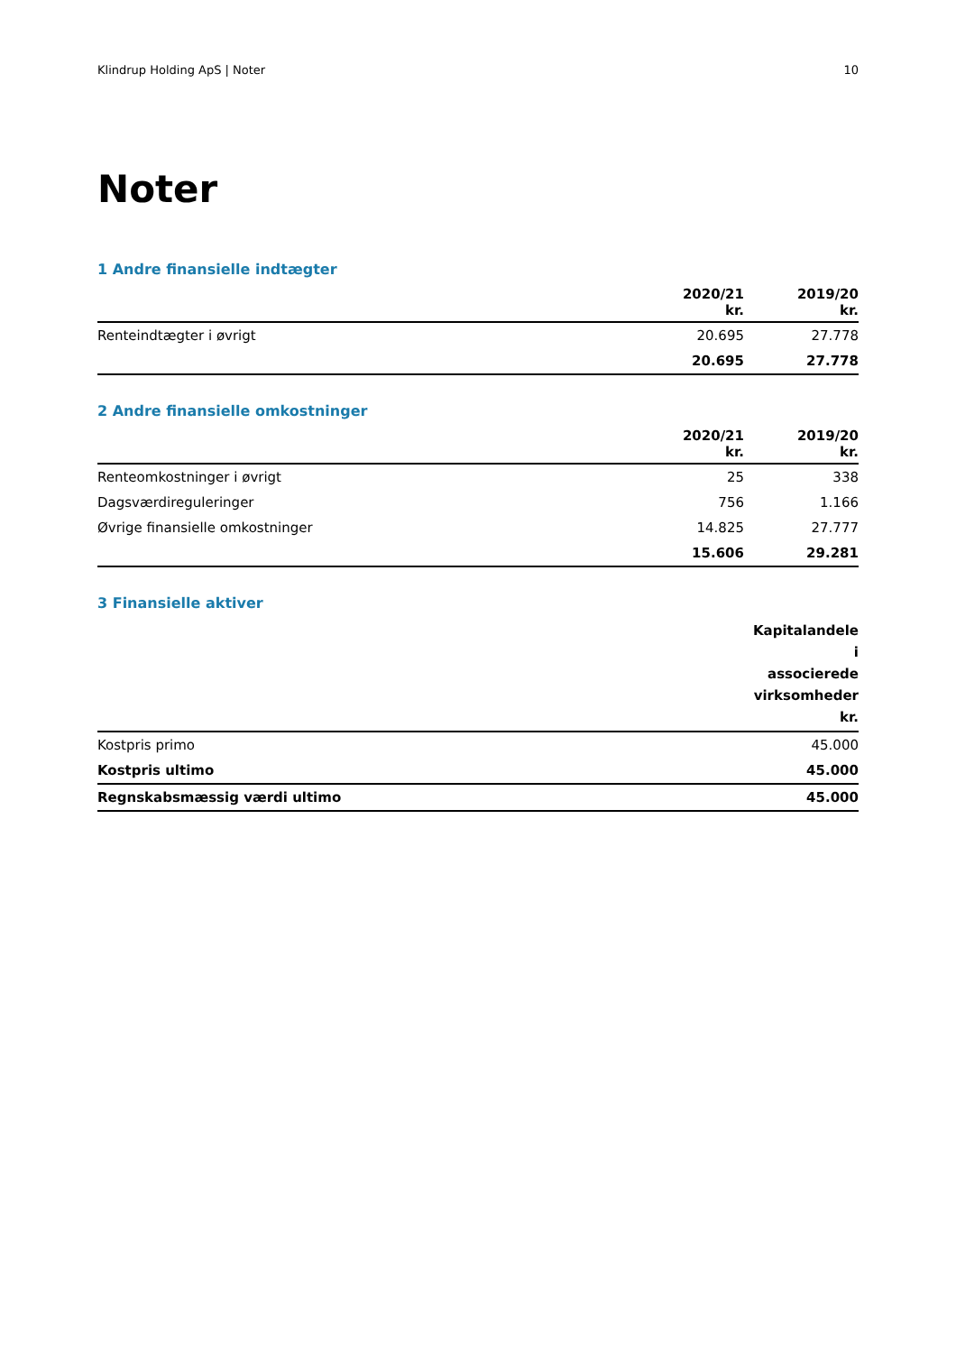Klindrup Holding ApS | Noter 10
Noter
1 Andre finansielle indtægter
| | 2020/21 kr. | 2019/20 kr. |
| --- | --- | --- |
| Renteindtægter i øvrigt | 20.695 | 27.778 |
| | 20.695 | 27.778 |
2 Andre finansielle omkostninger
| | 2020/21 kr. | 2019/20 kr. |
| --- | --- | --- |
| Renteomkostninger i øvrigt | 25 | 338 |
| Dagsværdireguleringer | 756 | 1.166 |
| Øvrige finansielle omkostninger | 14.825 | 27.777 |
| | 15.606 | 29.281 |
3 Finansielle aktiver
| | Kapitalandele i associerede virksomheder kr. |
| --- | --- |
| Kostpris primo | 45.000 |
| Kostpris ultimo | 45.000 |
| Regnskabsmæssig værdi ultimo | 45.000 |